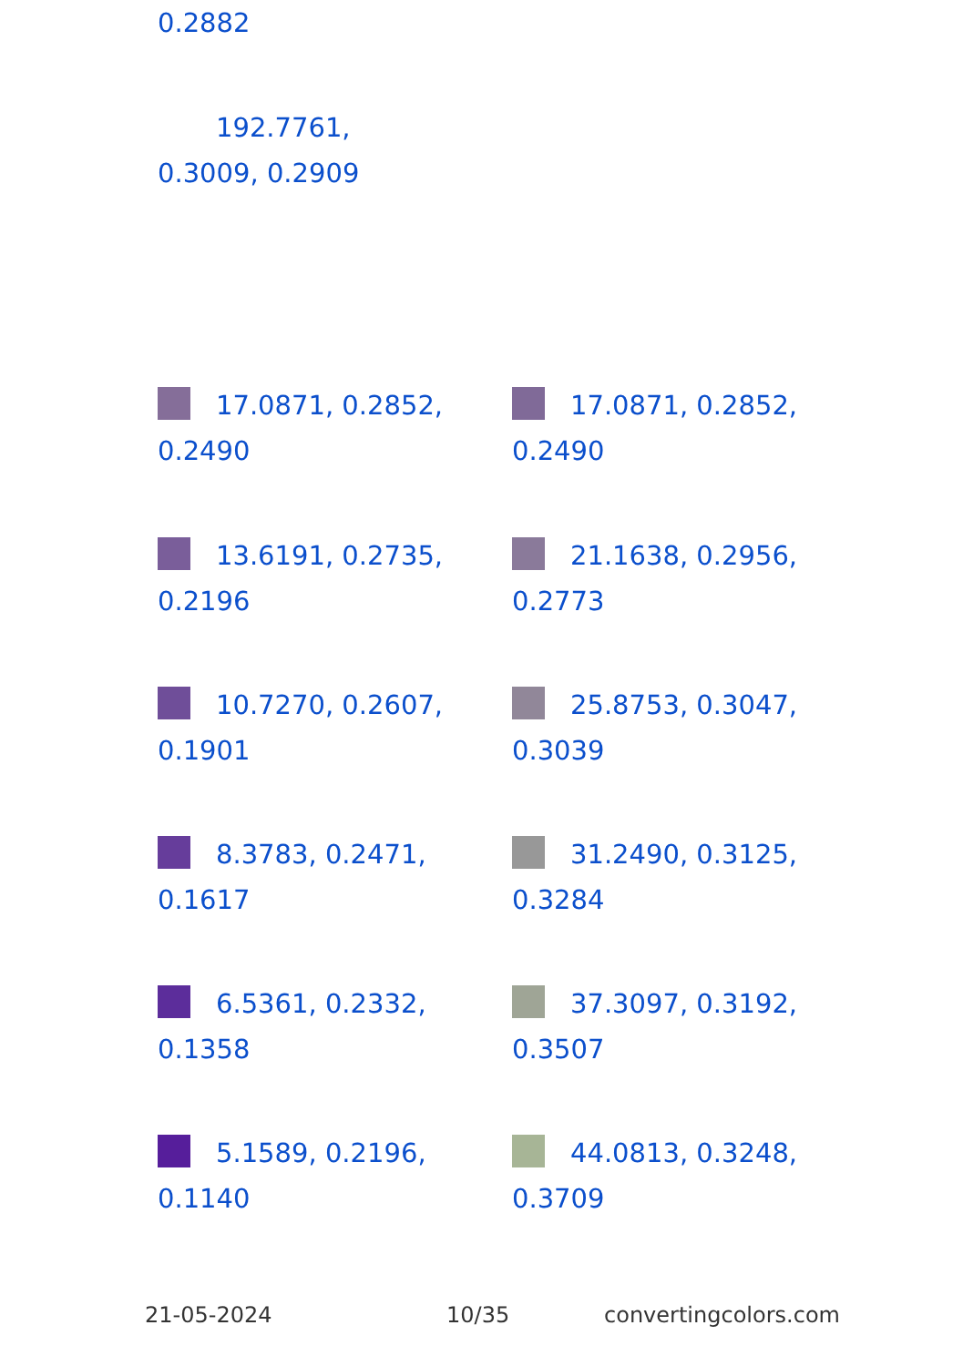0.2882
192.7761, 0.3009, 0.2909
17.0871, 0.2852, 0.2490
17.0871, 0.2852, 0.2490
13.6191, 0.2735, 0.2196
21.1638, 0.2956, 0.2773
10.7270, 0.2607, 0.1901
25.8753, 0.3047, 0.3039
8.3783, 0.2471, 0.1617
31.2490, 0.3125, 0.3284
6.5361, 0.2332, 0.1358
37.3097, 0.3192, 0.3507
5.1589, 0.2196, 0.1140
44.0813, 0.3248, 0.3709
21-05-2024 10/35 convertingcolors.com